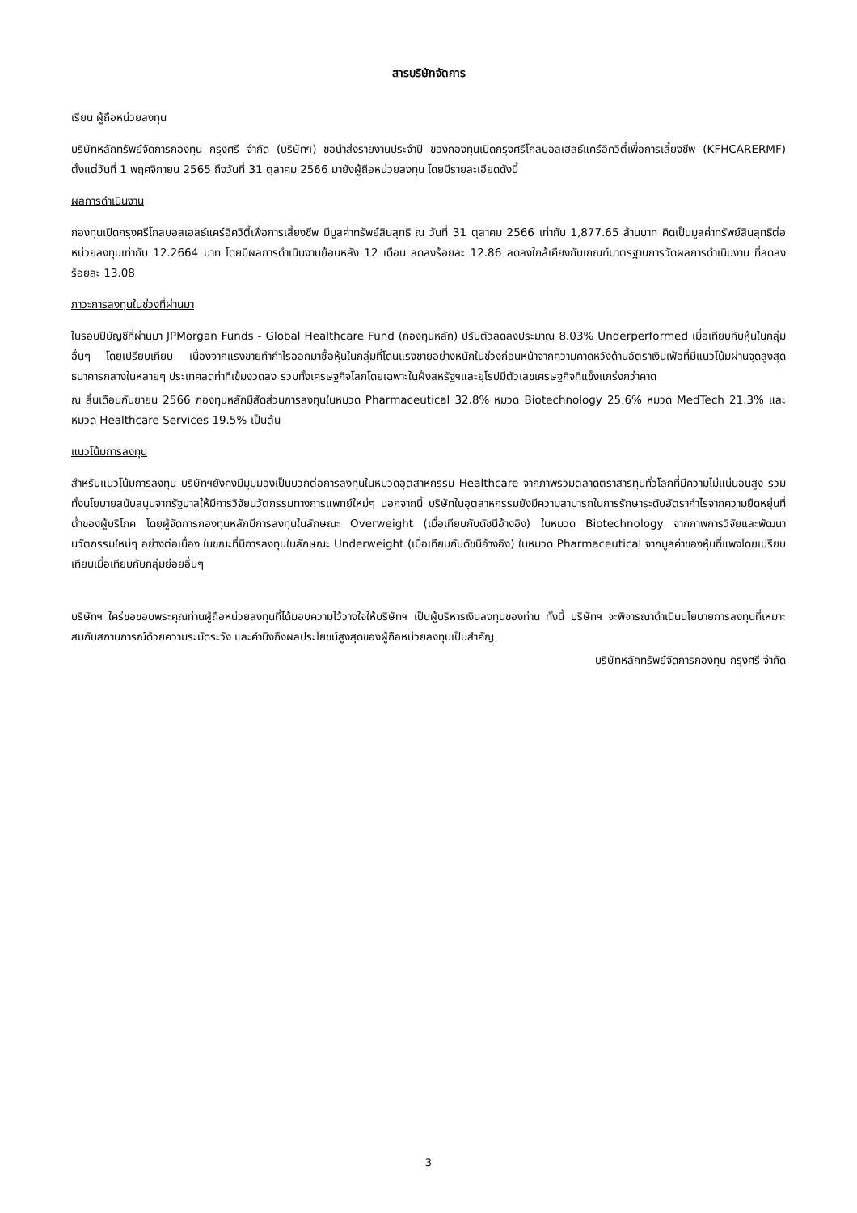สารบริษัทจัดการ
เรียน ผู้ถือหน่วยลงทุน
บริษัทหลักทรัพย์จัดการกองทุน กรุงศรี จำกัด (บริษัทฯ) ขอนำส่งรายงานประจำปี ของกองทุนเปิดกรุงศรีโกลบอลเฮลธ์แคร์อิควิตี้เพื่อการเลี้ยงชีพ (KFHCARERMF) ตั้งแต่วันที่ 1 พฤศจิกายน 2565 ถึงวันที่ 31 ตุลาคม 2566 มายังผู้ถือหน่วยลงทุน โดยมีรายละเอียดดังนี้
ผลการดำเนินงาน
กองทุนเปิดกรุงศรีโกลบอลเฮลธ์แคร์อิควิตี้เพื่อการเลี้ยงชีพ มีมูลค่าทรัพย์สินสุทธิ ณ วันที่ 31 ตุลาคม 2566 เท่ากับ 1,877.65 ล้านบาท คิดเป็นมูลค่าทรัพย์สินสุทธิต่อหน่วยลงทุนเท่ากับ 12.2664 บาท โดยมีผลการดำเนินงานย้อนหลัง 12 เดือน ลดลงร้อยละ 12.86 ลดลงใกล้เคียงกับเกณฑ์มาตรฐานการวัดผลการดำเนินงาน ที่ลดลงร้อยละ 13.08
ภาวะการลงทุนในช่วงที่ผ่านมา
ในรอบปีบัญชีที่ผ่านมา JPMorgan Funds - Global Healthcare Fund (กองทุนหลัก) ปรับตัวลดลงประมาณ 8.03% Underperformed เมื่อเทียบกับหุ้นในกลุ่มอื่นๆ โดยเปรียบเทียบ เนื่องจากแรงขายทำกำไรออกมาซื้อหุ้นในกลุ่มที่โดนแรงขายอย่างหนักในช่วงก่อนหน้าจากความคาดหวังด้านอัตราเงินเฟ้อที่มีแนวโน้มผ่านจุดสูงสุด ธนาคารกลางในหลายๆ ประเทศลดท่าทีเข้มงวดลง รวมทั้งเศรษฐกิจโลกโดยเฉพาะในฝั่งสหรัฐฯและยุโรปมีตัวเลขเศรษฐกิจที่แข็งแกร่งกว่าคาด
ณ สิ้นเดือนกันยายน 2566 กองทุนหลักมีสัดส่วนการลงทุนในหมวด Pharmaceutical 32.8% หมวด Biotechnology 25.6% หมวด MedTech 21.3% และหมวด Healthcare Services 19.5% เป็นต้น
แนวโน้มการลงทุน
สำหรับแนวโน้มการลงทุน บริษัทฯยังคงมีมุมมองเป็นบวกต่อการลงทุนในหมวดอุตสาหกรรม Healthcare จากภาพรวมตลาดตราสารทุนทั่วโลกที่มีความไม่แน่นอนสูง รวมทั้งนโยบายสนับสนุนจากรัฐบาลให้มีการวิจัยนวัตกรรมทางการแพทย์ใหม่ๆ นอกจากนี้ บริษัทในอุตสาหกรรมยังมีความสามารถในการรักษาระดับอัตรากำไรจากความยืดหยุ่นที่ต่ำของผู้บริโภค โดยผู้จัดการกองทุนหลักมีการลงทุนในลักษณะ Overweight (เมื่อเทียบกับดัชนีอ้างอิง) ในหมวด Biotechnology จากภาพการวิจัยและพัฒนานวัตกรรมใหม่ๆ อย่างต่อเนื่อง ในขณะที่มีการลงทุนในลักษณะ Underweight (เมื่อเทียบกับดัชนีอ้างอิง) ในหมวด Pharmaceutical จากมูลค่าของหุ้นที่แพงโดยเปรียบเทียบเมื่อเทียบกับกลุ่มย่อยอื่นๆ
บริษัทฯ ใคร่ขอขอบพระคุณท่านผู้ถือหน่วยลงทุนที่ได้มอบความไว้วางใจให้บริษัทฯ เป็นผู้บริหารเงินลงทุนของท่าน ทั้งนี้ บริษัทฯ จะพิจารณาดำเนินนโยบายการลงทุนที่เหมาะสมกับสถานการณ์ด้วยความระมัดระวัง และคำนึงถึงผลประโยชน์สูงสุดของผู้ถือหน่วยลงทุนเป็นสำคัญ
บริษัทหลักทรัพย์จัดการกองทุน กรุงศรี จำกัด
3